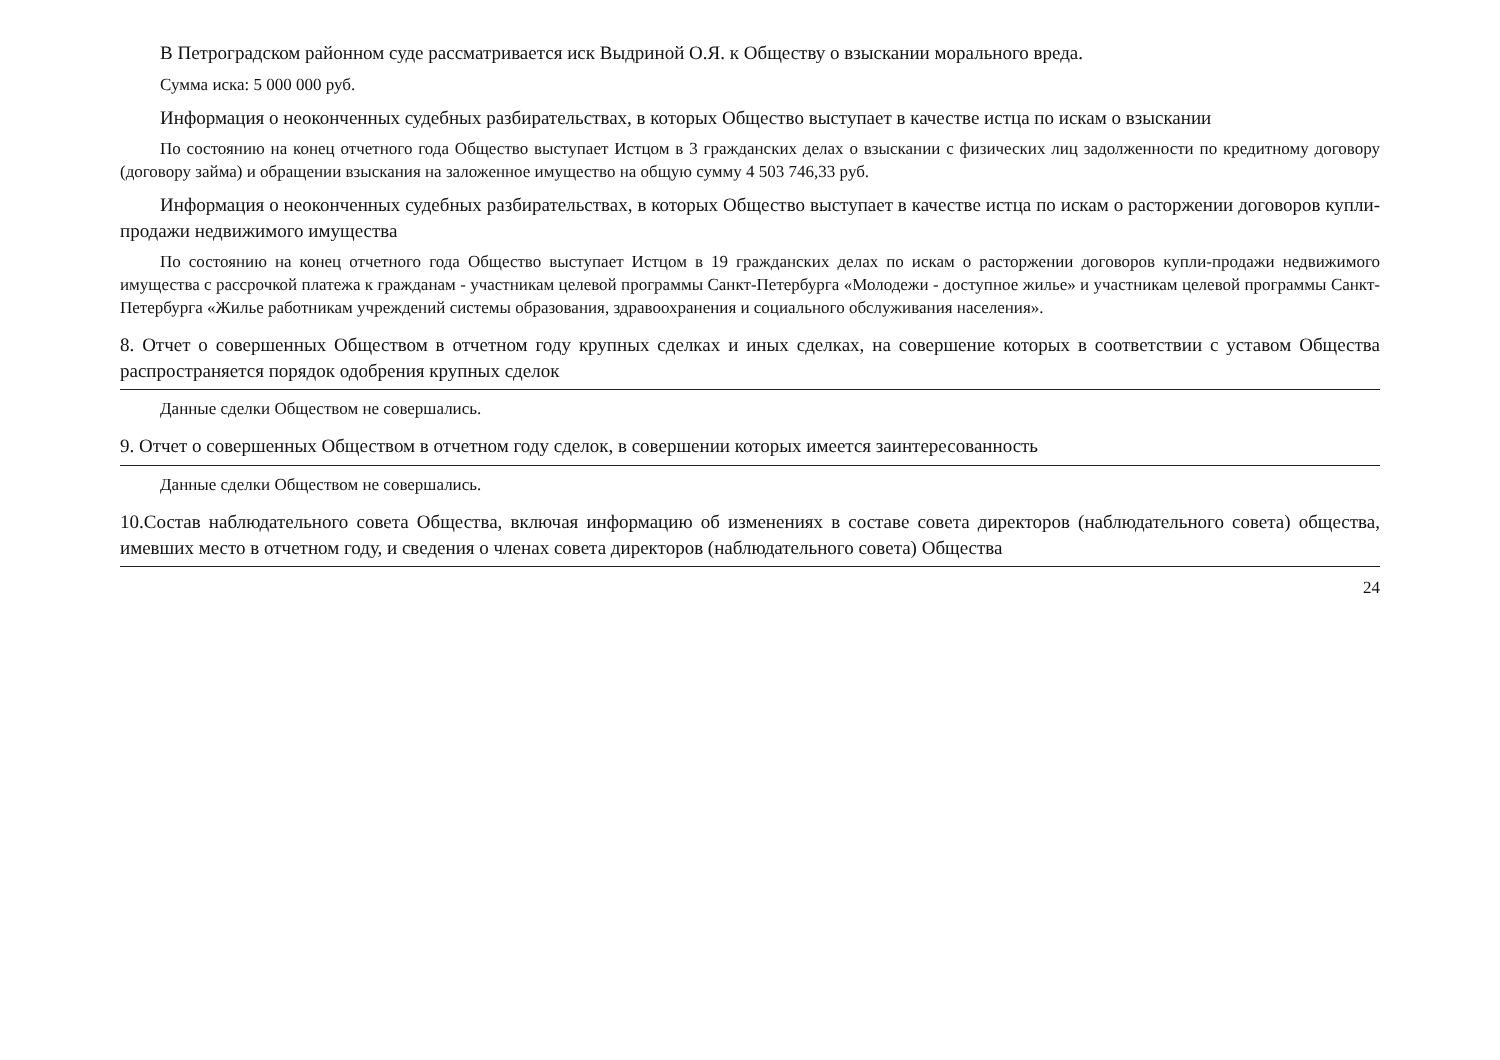В Петроградском районном суде рассматривается иск Выдриной О.Я. к Обществу о взыскании морального вреда.
Сумма иска: 5 000 000 руб.
Информация о неоконченных судебных разбирательствах, в которых Общество выступает в качестве истца по искам о взыскании
По состоянию на конец отчетного года Общество выступает Истцом в 3 гражданских делах о взыскании с физических лиц задолженности по кредитному договору (договору займа) и обращении взыскания на заложенное имущество на общую сумму 4 503 746,33 руб.
Информация о неоконченных судебных разбирательствах, в которых Общество выступает в качестве истца по искам о расторжении договоров купли-продажи недвижимого имущества
По состоянию на конец отчетного года Общество выступает Истцом в 19 гражданских делах по искам о расторжении договоров купли-продажи недвижимого имущества с рассрочкой платежа к гражданам - участникам целевой программы Санкт-Петербурга «Молодежи - доступное жилье» и участникам целевой программы Санкт-Петербурга «Жилье работникам учреждений системы образования, здравоохранения и социального обслуживания населения».
8. Отчет о совершенных Обществом в отчетном году крупных сделках и иных сделках, на совершение которых в соответствии с уставом Общества распространяется порядок одобрения крупных сделок
Данные сделки Обществом не совершались.
9. Отчет о совершенных Обществом в отчетном году сделок, в совершении которых имеется заинтересованность
Данные сделки Обществом не совершались.
10.Состав наблюдательного совета Общества, включая информацию об изменениях в составе совета директоров (наблюдательного совета) общества, имевших место в отчетном году, и сведения о членах совета директоров (наблюдательного совета) Общества
24